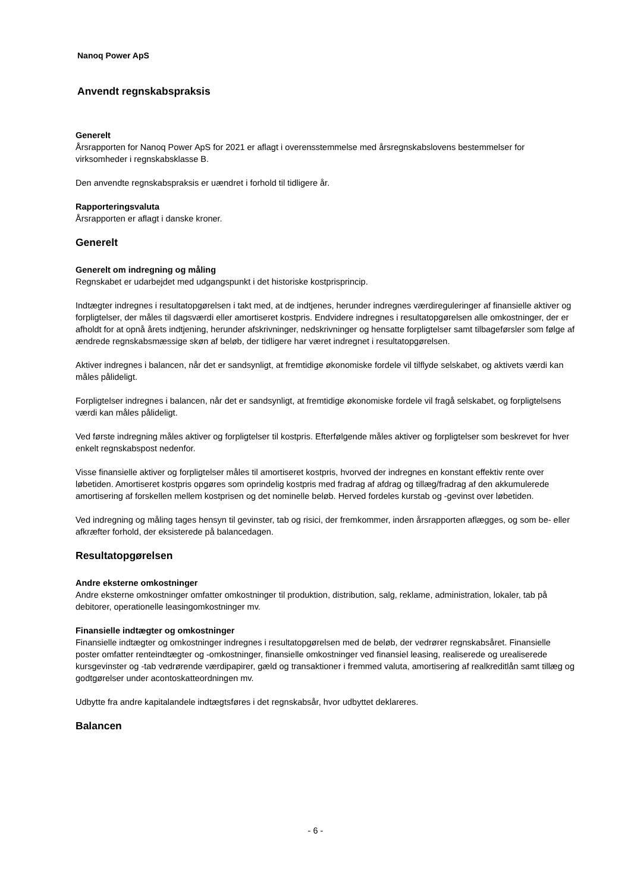Nanoq Power ApS
Anvendt regnskabspraksis
Generelt
Årsrapporten for Nanoq Power ApS for 2021 er aflagt i overensstemmelse med årsregnskabslovens bestemmelser for virksomheder i regnskabsklasse B.
Den anvendte regnskabspraksis er uændret i forhold til tidligere år.
Rapporteringsvaluta
Årsrapporten er aflagt i danske kroner.
Generelt
Generelt om indregning og måling
Regnskabet er udarbejdet med udgangspunkt i det historiske kostprisprincip.
Indtægter indregnes i resultatopgørelsen i takt med, at de indtjenes, herunder indregnes værdireguleringer af finansielle aktiver og forpligtelser, der måles til dagsværdi eller amortiseret kostpris. Endvidere indregnes i resultatopgørelsen alle omkostninger, der er afholdt for at opnå årets indtjening, herunder afskrivninger, nedskrivninger og hensatte forpligtelser samt tilbageførsler som følge af ændrede regnskabsmæssige skøn af beløb, der tidligere har været indregnet i resultatopgørelsen.
Aktiver indregnes i balancen, når det er sandsynligt, at fremtidige økonomiske fordele vil tilflyde selskabet, og aktivets værdi kan måles pålideligt.
Forpligtelser indregnes i balancen, når det er sandsynligt, at fremtidige økonomiske fordele vil fragå selskabet, og forpligtelsens værdi kan måles pålideligt.
Ved første indregning måles aktiver og forpligtelser til kostpris. Efterfølgende måles aktiver og forpligtelser som beskrevet for hver enkelt regnskabspost nedenfor.
Visse finansielle aktiver og forpligtelser måles til amortiseret kostpris, hvorved der indregnes en konstant effektiv rente over løbetiden. Amortiseret kostpris opgøres som oprindelig kostpris med fradrag af afdrag og tillæg/fradrag af den akkumulerede amortisering af forskellen mellem kostprisen og det nominelle beløb. Herved fordeles kurstab og -gevinst over løbetiden.
Ved indregning og måling tages hensyn til gevinster, tab og risici, der fremkommer, inden årsrapporten aflægges, og som be- eller afkræfter forhold, der eksisterede på balancedagen.
Resultatopgørelsen
Andre eksterne omkostninger
Andre eksterne omkostninger omfatter omkostninger til produktion, distribution, salg, reklame, administration, lokaler, tab på debitorer, operationelle leasingomkostninger mv.
Finansielle indtægter og omkostninger
Finansielle indtægter og omkostninger indregnes i resultatopgørelsen med de beløb, der vedrører regnskabsåret. Finansielle poster omfatter renteindtægter og -omkostninger, finansielle omkostninger ved finansiel leasing, realiserede og urealiserede kursgevinster og -tab vedrørende værdipapirer, gæld og transaktioner i fremmed valuta, amortisering af realkreditlån samt tillæg og godtgørelser under acontoskatteordningen mv.
Udbytte fra andre kapitalandele indtægtsføres i det regnskabsår, hvor udbyttet deklareres.
Balancen
- 6 -